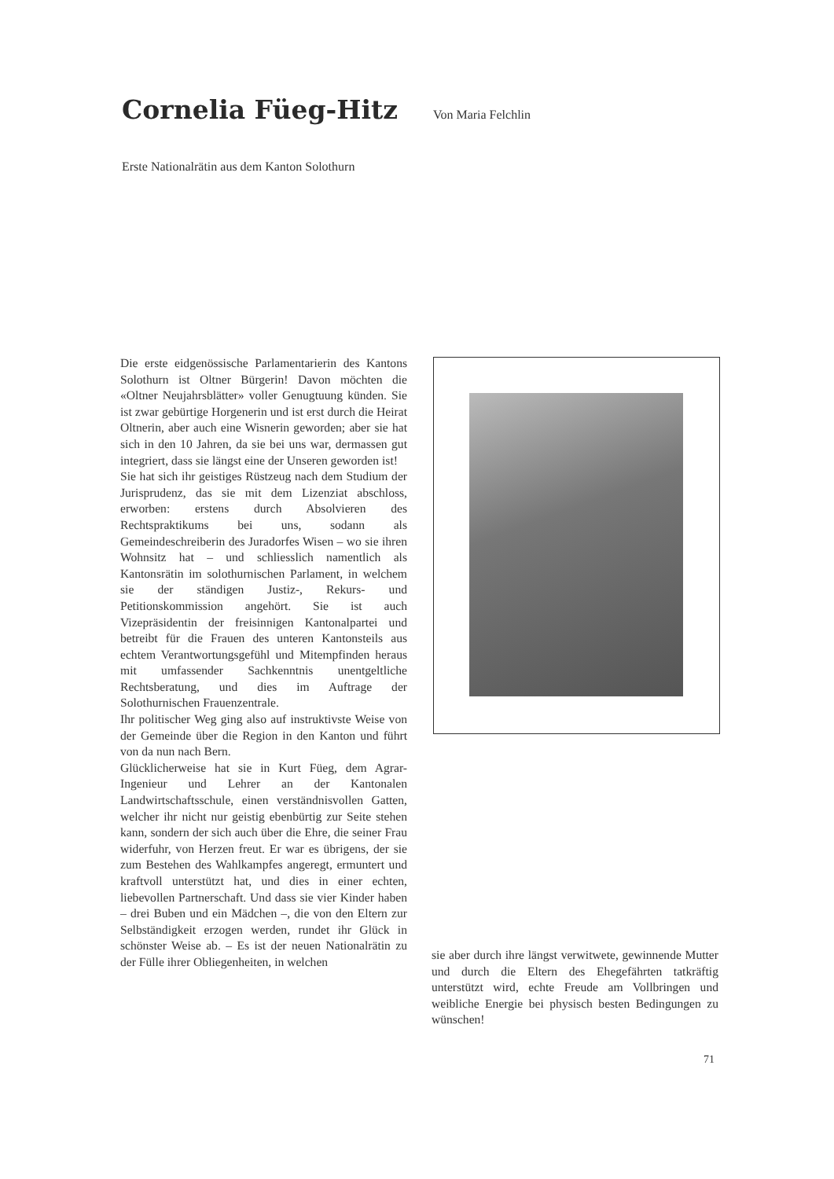Cornelia Füeg-Hitz
Von Maria Felchlin
Erste Nationalrätin aus dem Kanton Solothurn
Die erste eidgenössische Parlamentarierin des Kantons Solothurn ist Oltner Bürgerin! Davon möchten die «Oltner Neujahrsblätter» voller Genugtuung künden. Sie ist zwar gebürtige Horgenerin und ist erst durch die Heirat Oltnerin, aber auch eine Wisnerin geworden; aber sie hat sich in den 10 Jahren, da sie bei uns war, dermassen gut integriert, dass sie längst eine der Unseren geworden ist!
Sie hat sich ihr geistiges Rüstzeug nach dem Studium der Jurisprudenz, das sie mit dem Lizenziat abschloss, erworben: erstens durch Absolvieren des Rechtspraktikums bei uns, sodann als Gemeindeschreiberin des Juradorfes Wisen – wo sie ihren Wohnsitz hat – und schliesslich namentlich als Kantonsrätin im solothurnischen Parlament, in welchem sie der ständigen Justiz-, Rekurs- und Petitionskommission angehört. Sie ist auch Vizepräsidentin der freisinnigen Kantonalpartei und betreibt für die Frauen des unteren Kantonsteils aus echtem Verantwortungsgefühl und Mitempfinden heraus mit umfassender Sachkenntnis unentgeltliche Rechtsberatung, und dies im Auftrage der Solothurnischen Frauenzentrale.
Ihr politischer Weg ging also auf instruktivste Weise von der Gemeinde über die Region in den Kanton und führt von da nun nach Bern.
Glücklicherweise hat sie in Kurt Füeg, dem Agrar-Ingenieur und Lehrer an der Kantonalen Landwirtschaftsschule, einen verständnisvollen Gatten, welcher ihr nicht nur geistig ebenbürtig zur Seite stehen kann, sondern der sich auch über die Ehre, die seiner Frau widerfuhr, von Herzen freut. Er war es übrigens, der sie zum Bestehen des Wahlkampfes angeregt, ermuntert und kraftvoll unterstützt hat, und dies in einer echten, liebevollen Partnerschaft. Und dass sie vier Kinder haben – drei Buben und ein Mädchen –, die von den Eltern zur Selbständigkeit erzogen werden, rundet ihr Glück in schönster Weise ab. – Es ist der neuen Nationalrätin zu der Fülle ihrer Obliegenheiten, in welchen
sie aber durch ihre längst verwitwete, gewinnende Mutter und durch die Eltern des Ehegefährten tatkräftig unterstützt wird, echte Freude am Vollbringen und weibliche Energie bei physisch besten Bedingungen zu wünschen!
71